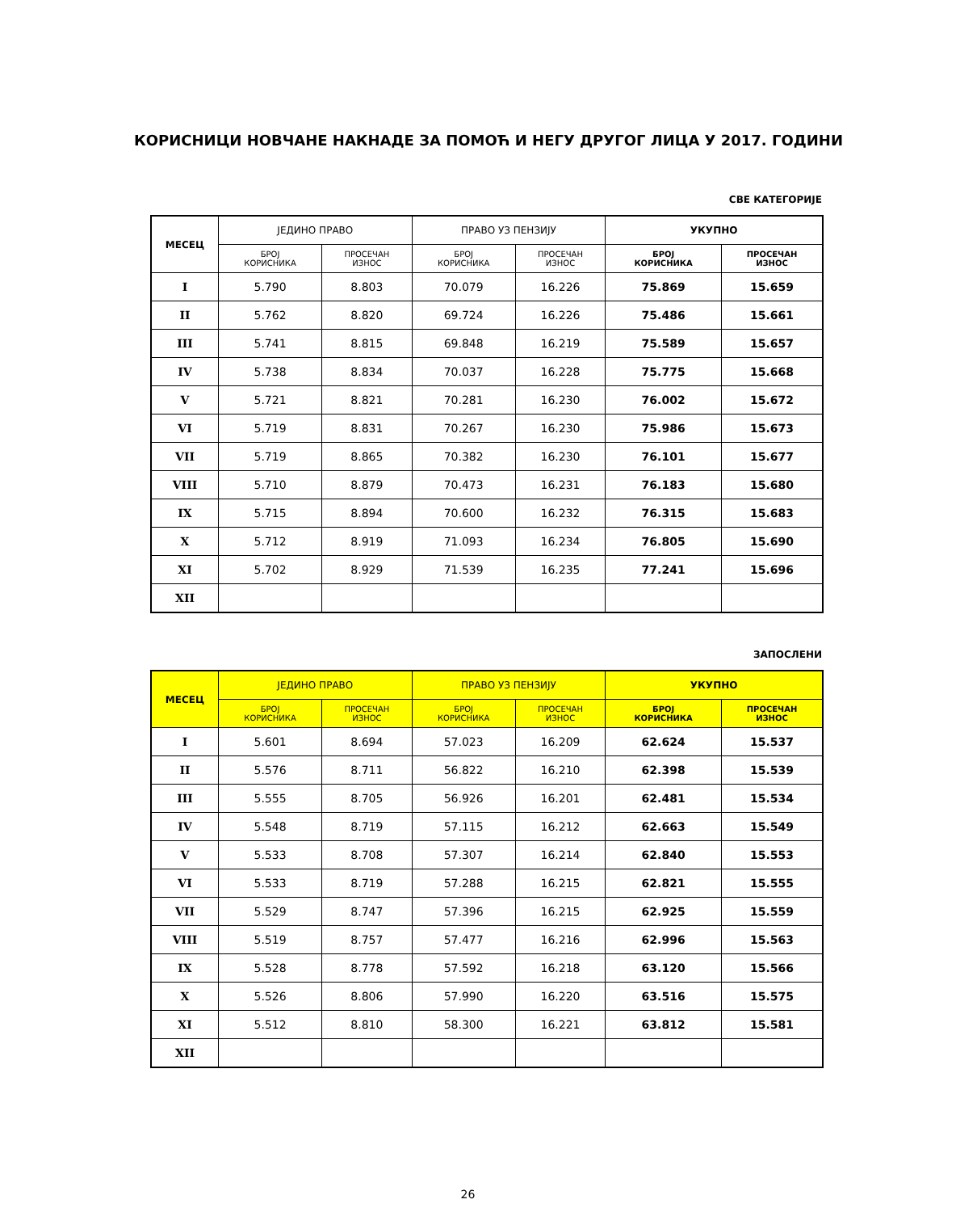КОРИСНИЦИ НОВЧАНЕ НАКНАДЕ ЗА ПОМОЋ И НЕГУ ДРУГОГ ЛИЦА У 2017. ГОДИНИ
СВЕ КАТЕГОРИЈЕ
| МЕСЕЦ | ЈЕДИНО ПРАВО | | ПРАВО УЗ ПЕНЗИЈУ | | УКУПНО | |
| --- | --- | --- | --- | --- | --- | --- |
| | БРОЈ КОРИСНИКА | ПРОСЕЧАН ИЗНОС | БРОЈ КОРИСНИКА | ПРОСЕЧАН ИЗНОС | БРОЈ КОРИСНИКА | ПРОСЕЧАН ИЗНОС |
| I | 5.790 | 8.803 | 70.079 | 16.226 | 75.869 | 15.659 |
| II | 5.762 | 8.820 | 69.724 | 16.226 | 75.486 | 15.661 |
| III | 5.741 | 8.815 | 69.848 | 16.219 | 75.589 | 15.657 |
| IV | 5.738 | 8.834 | 70.037 | 16.228 | 75.775 | 15.668 |
| V | 5.721 | 8.821 | 70.281 | 16.230 | 76.002 | 15.672 |
| VI | 5.719 | 8.831 | 70.267 | 16.230 | 75.986 | 15.673 |
| VII | 5.719 | 8.865 | 70.382 | 16.230 | 76.101 | 15.677 |
| VIII | 5.710 | 8.879 | 70.473 | 16.231 | 76.183 | 15.680 |
| IX | 5.715 | 8.894 | 70.600 | 16.232 | 76.315 | 15.683 |
| X | 5.712 | 8.919 | 71.093 | 16.234 | 76.805 | 15.690 |
| XI | 5.702 | 8.929 | 71.539 | 16.235 | 77.241 | 15.696 |
| XII | | | | | | |
ЗАПОСЛЕНИ
| МЕСЕЦ | ЈЕДИНО ПРАВО | | ПРАВО УЗ ПЕНЗИЈУ | | УКУПНО | |
| --- | --- | --- | --- | --- | --- | --- |
| | БРОЈ КОРИСНИКА | ПРОСЕЧАН ИЗНОС | БРОЈ КОРИСНИКА | ПРОСЕЧАН ИЗНОС | БРОЈ КОРИСНИКА | ПРОСЕЧАН ИЗНОС |
| I | 5.601 | 8.694 | 57.023 | 16.209 | 62.624 | 15.537 |
| II | 5.576 | 8.711 | 56.822 | 16.210 | 62.398 | 15.539 |
| III | 5.555 | 8.705 | 56.926 | 16.201 | 62.481 | 15.534 |
| IV | 5.548 | 8.719 | 57.115 | 16.212 | 62.663 | 15.549 |
| V | 5.533 | 8.708 | 57.307 | 16.214 | 62.840 | 15.553 |
| VI | 5.533 | 8.719 | 57.288 | 16.215 | 62.821 | 15.555 |
| VII | 5.529 | 8.747 | 57.396 | 16.215 | 62.925 | 15.559 |
| VIII | 5.519 | 8.757 | 57.477 | 16.216 | 62.996 | 15.563 |
| IX | 5.528 | 8.778 | 57.592 | 16.218 | 63.120 | 15.566 |
| X | 5.526 | 8.806 | 57.990 | 16.220 | 63.516 | 15.575 |
| XI | 5.512 | 8.810 | 58.300 | 16.221 | 63.812 | 15.581 |
| XII | | | | | | |
26